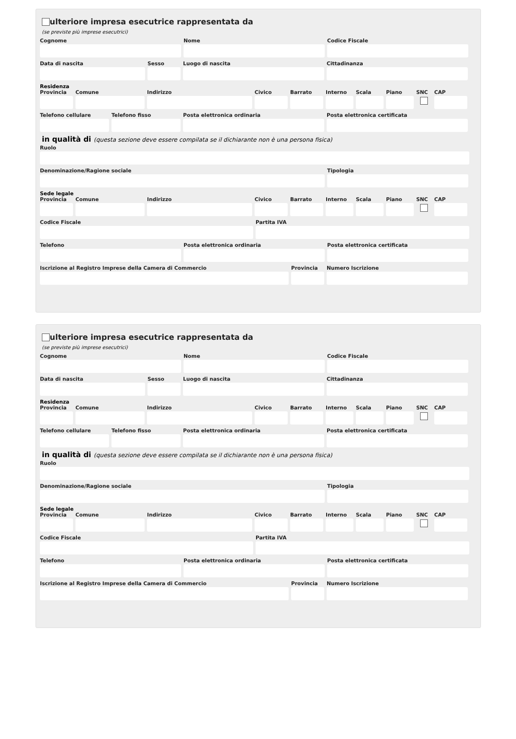ulteriore impresa esecutrice rappresentata da
(se previste più imprese esecutrici)
Cognome Nome Codice Fiscale
Data di nascita Sesso Luogo di nascita Cittadinanza
Residenza
Provincia
Comune Indirizzo Civico Barrato Interno
Scala Piano SNC CAP
Telefono cellulare
Telefono fisso Posta elettronica ordinaria Posta elettronica certificata
in qualità di (questa sezione deve essere compilata se il dichiarante non è una persona fisica)
Ruolo
Denominazione/Ragione sociale Tipologia
Sede legale
Provincia
Comune Indirizzo Civico Barrato Interno
Scala Piano SNC CAP
Codice Fiscale Partita IVA
Telefono Posta elettronica ordinaria Posta elettronica certificata
Iscrizione al Registro Imprese della Camera di Commercio
Provincia
Numero Iscrizione
ulteriore impresa esecutrice rappresentata da
(se previste più imprese esecutrici)
Cognome Nome Codice Fiscale
Data di nascita Sesso Luogo di nascita Cittadinanza
Residenza
Provincia
Comune Indirizzo Civico Barrato Interno
Scala Piano SNC CAP
Telefono cellulare
Telefono fisso Posta elettronica ordinaria Posta elettronica certificata
in qualità di (questa sezione deve essere compilata se il dichiarante non è una persona fisica)
Ruolo
Denominazione/Ragione sociale Tipologia
Sede legale
Provincia
Comune Indirizzo Civico Barrato Interno
Scala Piano SNC CAP
Codice Fiscale Partita IVA
Telefono Posta elettronica ordinaria Posta elettronica certificata
Iscrizione al Registro Imprese della Camera di Commercio
Provincia
Numero Iscrizione